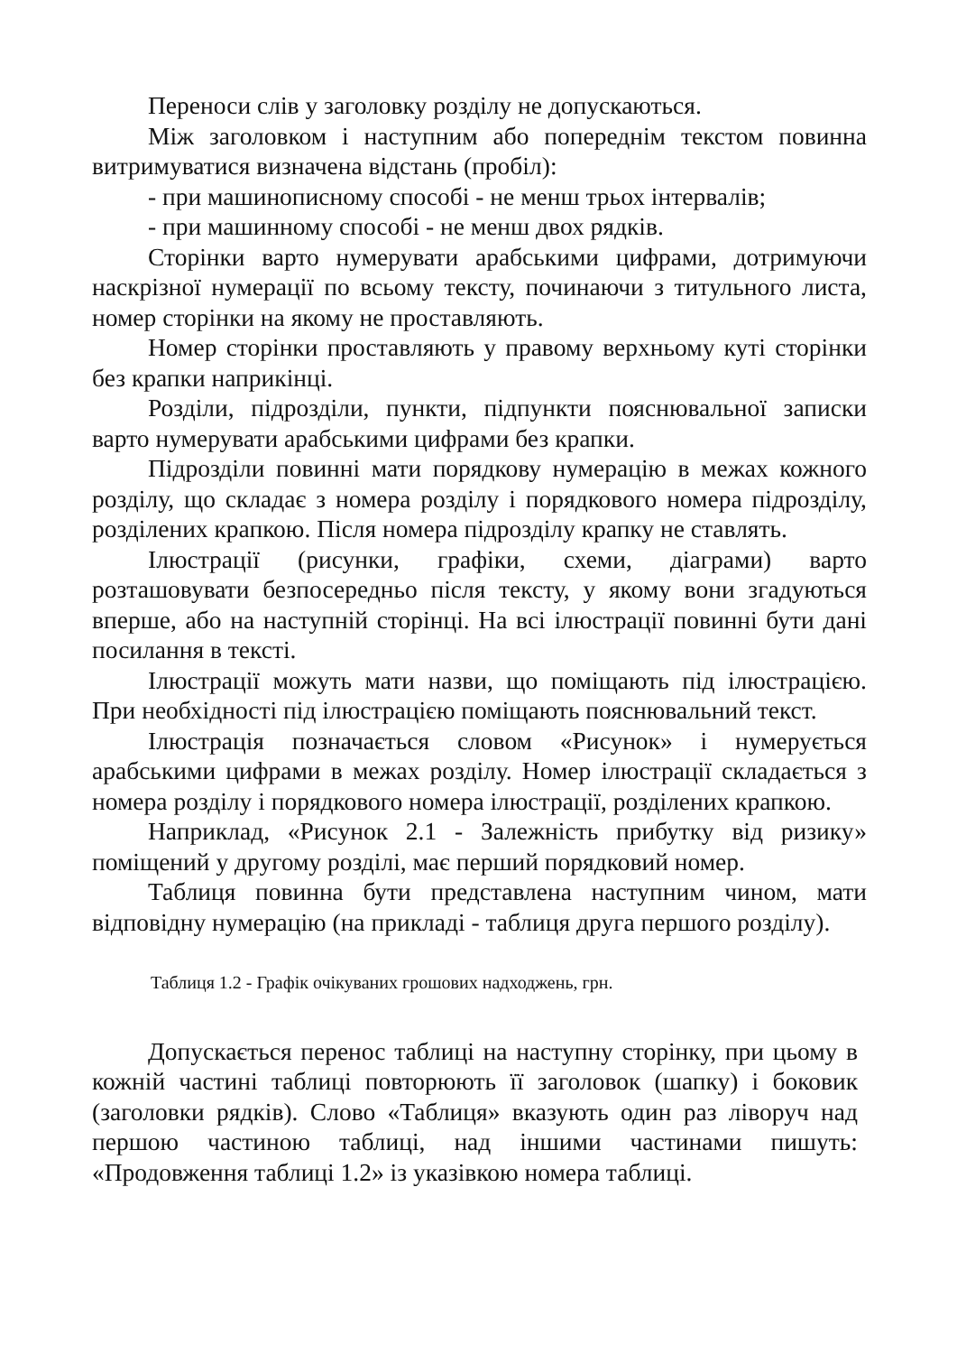Переноси слів у заголовку розділу не допускаються.
Між заголовком і наступним або попереднім текстом повинна витримуватися визначена відстань (пробіл):
- при машинописному способі - не менш трьох інтервалів;
- при машинному способі - не менш двох рядків.
Сторінки варто нумерувати арабськими цифрами, дотримуючи наскрізної нумерації по всьому тексту, починаючи з титульного листа, номер сторінки на якому не проставляють.
Номер сторінки проставляють у правому верхньому куті сторінки без крапки наприкінці.
Розділи, підрозділи, пункти, підпункти пояснювальної записки варто нумерувати арабськими цифрами без крапки.
Підрозділи повинні мати порядкову нумерацію в межах кожного розділу, що складає з номера розділу і порядкового номера підрозділу, розділених крапкою. Після номера підрозділу крапку не ставлять.
Ілюстрації (рисунки, графіки, схеми, діаграми) варто розташовувати безпосередньо після тексту, у якому вони згадуються вперше, або на наступній сторінці. На всі ілюстрації повинні бути дані посилання в тексті.
Ілюстрації можуть мати назви, що поміщають під ілюстрацією. При необхідності під ілюстрацією поміщають пояснювальний текст.
Ілюстрація позначається словом «Рисунок» і нумерується арабськими цифрами в межах розділу. Номер ілюстрації складається з номера розділу і порядкового номера ілюстрації, розділених крапкою.
Наприклад, «Рисунок 2.1 - Залежність прибутку від ризику» поміщений у другому розділі, має перший порядковий номер.
Таблиця повинна бути представлена наступним чином, мати відповідну нумерацію (на прикладі - таблиця друга першого розділу).
Таблиця 1.2 - Графік очікуваних грошових надходжень, грн.
Допускається перенос таблиці на наступну сторінку, при цьому в кожній частині таблиці повторюють її заголовок (шапку) і боковик (заголовки рядків). Слово «Таблиця» вказують один раз ліворуч над першою частиною таблиці, над іншими частинами пишуть: «Продовження таблиці 1.2» із указівкою номера таблиці.